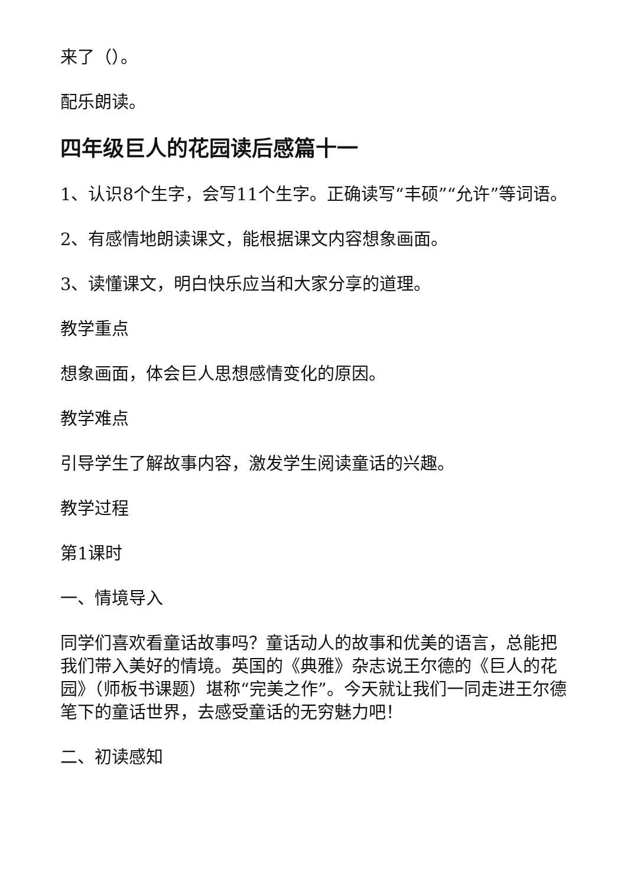来了（）。
配乐朗读。
四年级巨人的花园读后感篇十一
1、认识8个生字，会写11个生字。正确读写“丰硕”“允许”等词语。
2、有感情地朗读课文，能根据课文内容想象画面。
3、读懂课文，明白快乐应当和大家分享的道理。
教学重点
想象画面，体会巨人思想感情变化的原因。
教学难点
引导学生了解故事内容，激发学生阅读童话的兴趣。
教学过程
第1课时
一、情境导入
同学们喜欢看童话故事吗？童话动人的故事和优美的语言，总能把我们带入美好的情境。英国的《典雅》杂志说王尔德的《巨人的花园》（师板书课题）堪称“完美之作”。今天就让我们一同走进王尔德笔下的童话世界，去感受童话的无穷魅力吧！
二、初读感知